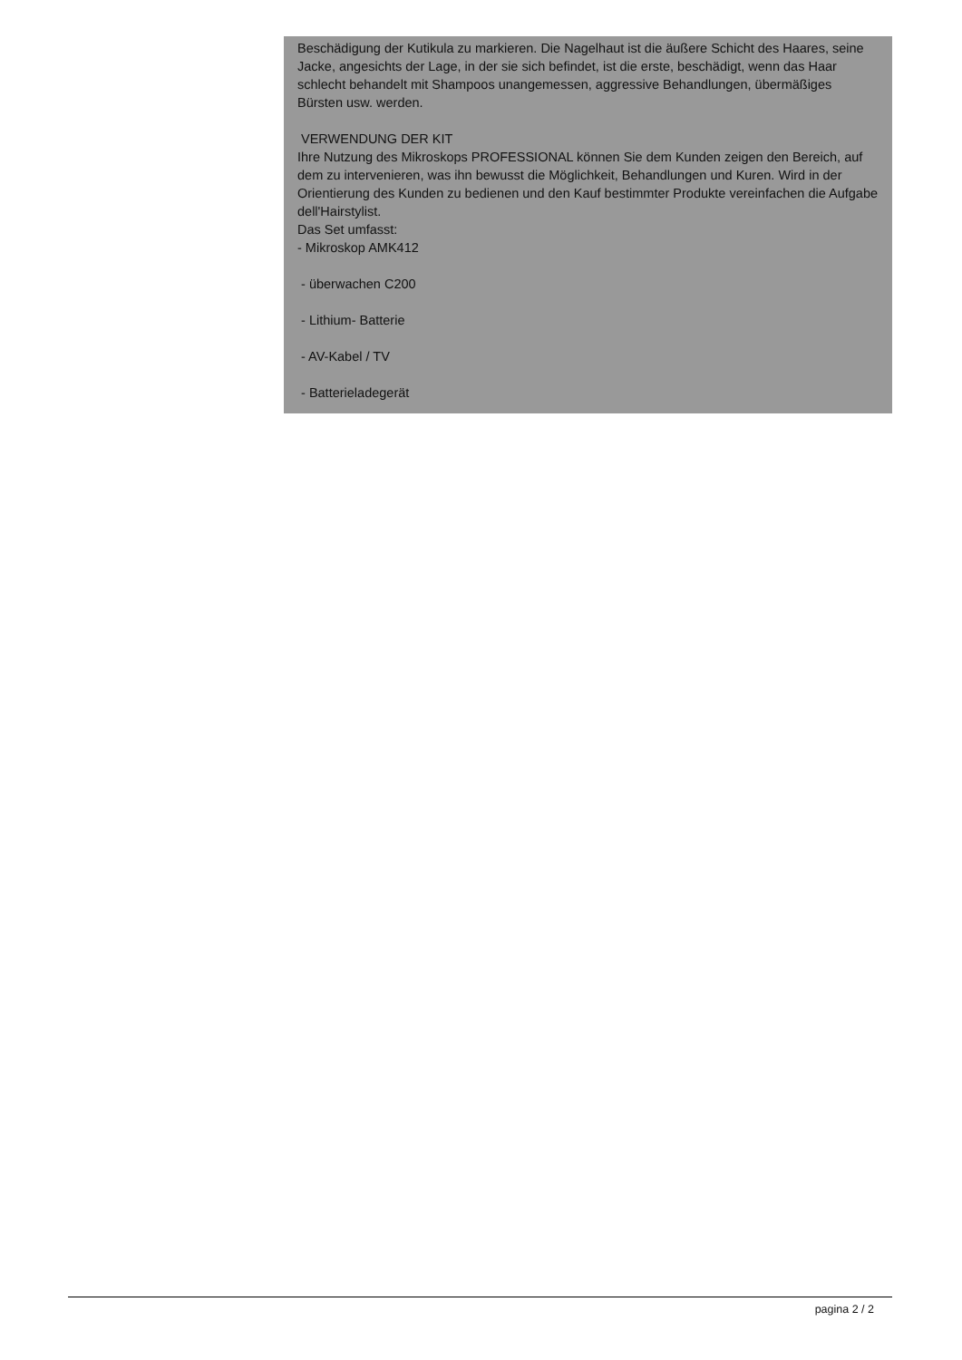Beschädigung der Kutikula zu markieren. Die Nagelhaut ist die äußere Schicht des Haares, seine Jacke, angesichts der Lage, in der sie sich befindet, ist die erste, beschädigt, wenn das Haar schlecht behandelt mit Shampoos unangemessen, aggressive Behandlungen, übermäßiges Bürsten usw. werden.
VERWENDUNG DER KIT
Ihre Nutzung des Mikroskops PROFESSIONAL können Sie dem Kunden zeigen den Bereich, auf dem zu intervenieren, was ihn bewusst die Möglichkeit, Behandlungen und Kuren. Wird in der Orientierung des Kunden zu bedienen und den Kauf bestimmter Produkte vereinfachen die Aufgabe dell'Hairstylist.
Das Set umfasst:
- Mikroskop AMK412
- überwachen C200
- Lithium- Batterie
- AV-Kabel / TV
- Batterieladegerät
pagina 2 / 2